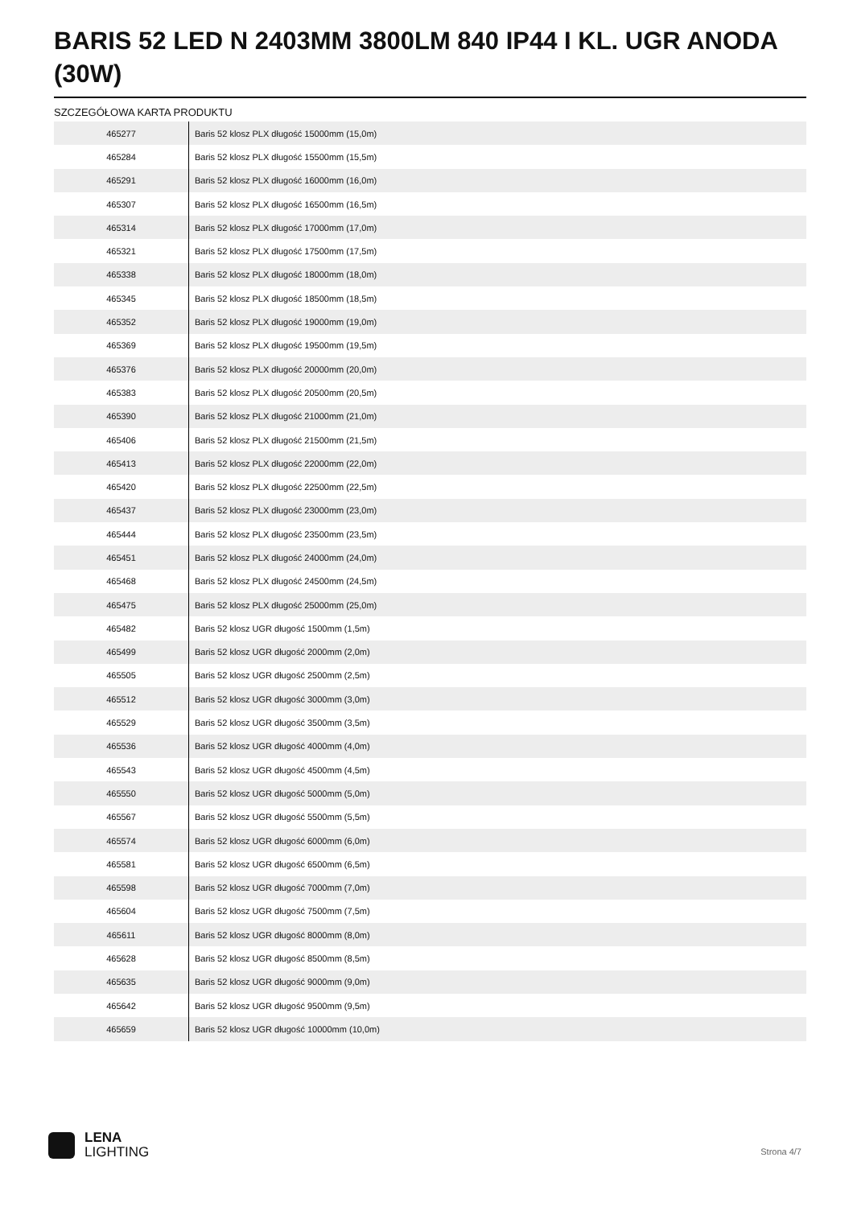BARIS 52 LED N 2403MM 3800LM 840 IP44 I KL. UGR ANODA (30W)
SZCZEGÓŁOWA KARTA PRODUKTU
| 465277 | Baris 52 klosz PLX długość 15000mm (15,0m) |
| 465284 | Baris 52 klosz PLX długość 15500mm (15,5m) |
| 465291 | Baris 52 klosz PLX długość 16000mm (16,0m) |
| 465307 | Baris 52 klosz PLX długość 16500mm (16,5m) |
| 465314 | Baris 52 klosz PLX długość 17000mm (17,0m) |
| 465321 | Baris 52 klosz PLX długość 17500mm (17,5m) |
| 465338 | Baris 52 klosz PLX długość 18000mm (18,0m) |
| 465345 | Baris 52 klosz PLX długość 18500mm (18,5m) |
| 465352 | Baris 52 klosz PLX długość 19000mm (19,0m) |
| 465369 | Baris 52 klosz PLX długość 19500mm (19,5m) |
| 465376 | Baris 52 klosz PLX długość 20000mm (20,0m) |
| 465383 | Baris 52 klosz PLX długość 20500mm (20,5m) |
| 465390 | Baris 52 klosz PLX długość 21000mm (21,0m) |
| 465406 | Baris 52 klosz PLX długość 21500mm (21,5m) |
| 465413 | Baris 52 klosz PLX długość 22000mm (22,0m) |
| 465420 | Baris 52 klosz PLX długość 22500mm (22,5m) |
| 465437 | Baris 52 klosz PLX długość 23000mm (23,0m) |
| 465444 | Baris 52 klosz PLX długość 23500mm (23,5m) |
| 465451 | Baris 52 klosz PLX długość 24000mm (24,0m) |
| 465468 | Baris 52 klosz PLX długość 24500mm (24,5m) |
| 465475 | Baris 52 klosz PLX długość 25000mm (25,0m) |
| 465482 | Baris 52 klosz UGR długość 1500mm (1,5m) |
| 465499 | Baris 52 klosz UGR długość 2000mm (2,0m) |
| 465505 | Baris 52 klosz UGR długość 2500mm (2,5m) |
| 465512 | Baris 52 klosz UGR długość 3000mm (3,0m) |
| 465529 | Baris 52 klosz UGR długość 3500mm (3,5m) |
| 465536 | Baris 52 klosz UGR długość 4000mm (4,0m) |
| 465543 | Baris 52 klosz UGR długość 4500mm (4,5m) |
| 465550 | Baris 52 klosz UGR długość 5000mm (5,0m) |
| 465567 | Baris 52 klosz UGR długość 5500mm (5,5m) |
| 465574 | Baris 52 klosz UGR długość 6000mm (6,0m) |
| 465581 | Baris 52 klosz UGR długość 6500mm (6,5m) |
| 465598 | Baris 52 klosz UGR długość 7000mm (7,0m) |
| 465604 | Baris 52 klosz UGR długość 7500mm (7,5m) |
| 465611 | Baris 52 klosz UGR długość 8000mm (8,0m) |
| 465628 | Baris 52 klosz UGR długość 8500mm (8,5m) |
| 465635 | Baris 52 klosz UGR długość 9000mm (9,0m) |
| 465642 | Baris 52 klosz UGR długość 9500mm (9,5m) |
| 465659 | Baris 52 klosz UGR długość 10000mm (10,0m) |
LENA
LIGHTING
Strona 4/7